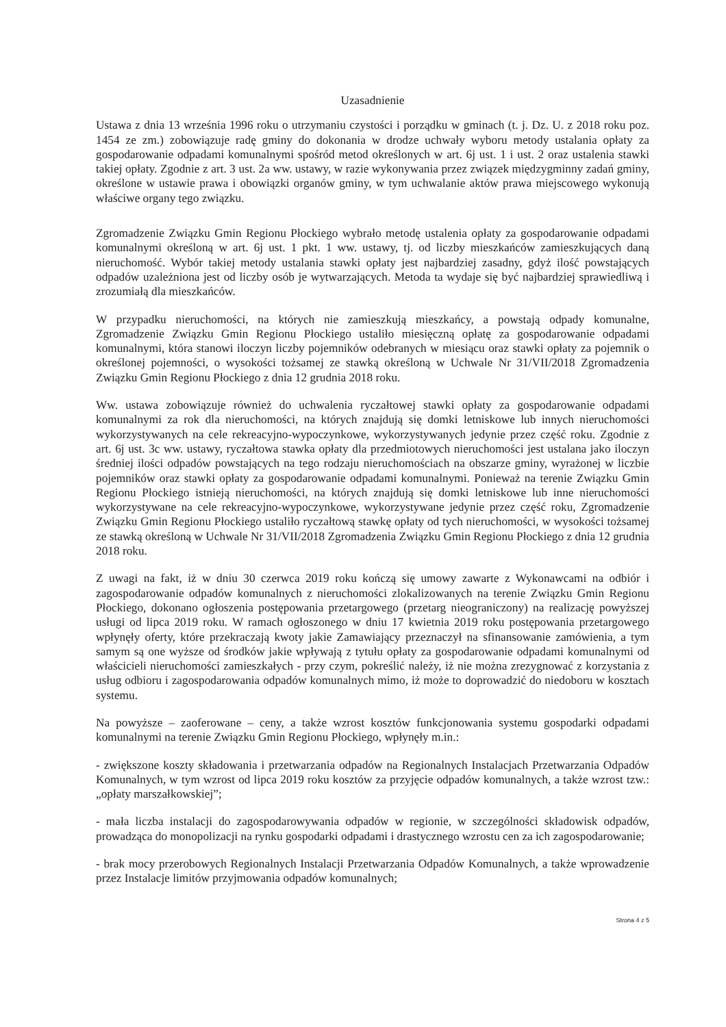Uzasadnienie
Ustawa z dnia 13 września 1996 roku o utrzymaniu czystości i porządku w gminach (t. j. Dz. U. z 2018 roku poz. 1454 ze zm.) zobowiązuje radę gminy do dokonania w drodze uchwały wyboru metody ustalania opłaty za gospodarowanie odpadami komunalnymi spośród metod określonych w art. 6j ust. 1 i ust. 2 oraz ustalenia stawki takiej opłaty. Zgodnie z art. 3 ust. 2a ww. ustawy, w razie wykonywania przez związek międzygminny zadań gminy, określone w ustawie prawa i obowiązki organów gminy, w tym uchwalanie aktów prawa miejscowego wykonują właściwe organy tego związku.
Zgromadzenie Związku Gmin Regionu Płockiego wybrało metodę ustalenia opłaty za gospodarowanie odpadami komunalnymi określoną w art. 6j ust. 1 pkt. 1 ww. ustawy, tj. od liczby mieszkańców zamieszkujących daną nieruchomość. Wybór takiej metody ustalania stawki opłaty jest najbardziej zasadny, gdyż ilość powstających odpadów uzależniona jest od liczby osób je wytwarzających. Metoda ta wydaje się być najbardziej sprawiedliwą i zrozumiałą dla mieszkańców.
W przypadku nieruchomości, na których nie zamieszkują mieszkańcy, a powstają odpady komunalne, Zgromadzenie Związku Gmin Regionu Płockiego ustaliło miesięczną opłatę za gospodarowanie odpadami komunalnymi, która stanowi iloczyn liczby pojemników odebranych w miesiącu oraz stawki opłaty za pojemnik o określonej pojemności, o wysokości tożsamej ze stawką określoną w Uchwale Nr 31/VII/2018 Zgromadzenia Związku Gmin Regionu Płockiego z dnia 12 grudnia 2018 roku.
Ww. ustawa zobowiązuje również do uchwalenia ryczałtowej stawki opłaty za gospodarowanie odpadami komunalnymi za rok dla nieruchomości, na których znajdują się domki letniskowe lub innych nieruchomości wykorzystywanych na cele rekreacyjno-wypoczynkowe, wykorzystywanych jedynie przez część roku. Zgodnie z art. 6j ust. 3c ww. ustawy, ryczałtowa stawka opłaty dla przedmiotowych nieruchomości jest ustalana jako iloczyn średniej ilości odpadów powstających na tego rodzaju nieruchomościach na obszarze gminy, wyrażonej w liczbie pojemników oraz stawki opłaty za gospodarowanie odpadami komunalnymi. Ponieważ na terenie Związku Gmin Regionu Płockiego istnieją nieruchomości, na których znajdują się domki letniskowe lub inne nieruchomości wykorzystywane na cele rekreacyjno-wypoczynkowe, wykorzystywane jedynie przez część roku, Zgromadzenie Związku Gmin Regionu Płockiego ustaliło ryczałtową stawkę opłaty od tych nieruchomości, w wysokości tożsamej ze stawką określoną w Uchwale Nr 31/VII/2018 Zgromadzenia Związku Gmin Regionu Płockiego z dnia 12 grudnia 2018 roku.
Z uwagi na fakt, iż w dniu 30 czerwca 2019 roku kończą się umowy zawarte z Wykonawcami na odbiór i zagospodarowanie odpadów komunalnych z nieruchomości zlokalizowanych na terenie Związku Gmin Regionu Płockiego, dokonano ogłoszenia postępowania przetargowego (przetarg nieograniczony) na realizację powyższej usługi od lipca 2019 roku. W ramach ogłoszonego w dniu 17 kwietnia 2019 roku postępowania przetargowego wpłynęły oferty, które przekraczają kwoty jakie Zamawiający przeznaczył na sfinansowanie zamówienia, a tym samym są one wyższe od środków jakie wpływają z tytułu opłaty za gospodarowanie odpadami komunalnymi od właścicieli nieruchomości zamieszkałych - przy czym, pokreślić należy, iż nie można zrezygnować z korzystania z usług odbioru i zagospodarowania odpadów komunalnych mimo, iż może to doprowadzić do niedoboru w kosztach systemu.
Na powyższe – zaoferowane – ceny, a także wzrost kosztów funkcjonowania systemu gospodarki odpadami komunalnymi na terenie Związku Gmin Regionu Płockiego, wpłynęły m.in.:
- zwiększone koszty składowania i przetwarzania odpadów na Regionalnych Instalacjach Przetwarzania Odpadów Komunalnych, w tym wzrost od lipca 2019 roku kosztów za przyjęcie odpadów komunalnych, a także wzrost tzw.: „opłaty marszałkowskiej”;
- mała liczba instalacji do zagospodarowywania odpadów w regionie, w szczególności składowisk odpadów, prowadząca do monopolizacji na rynku gospodarki odpadami i drastycznego wzrostu cen za ich zagospodarowanie;
- brak mocy przerobowych Regionalnych Instalacji Przetwarzania Odpadów Komunalnych, a także wprowadzenie przez Instalacje limitów przyjmowania odpadów komunalnych;
Strona 4 z 5